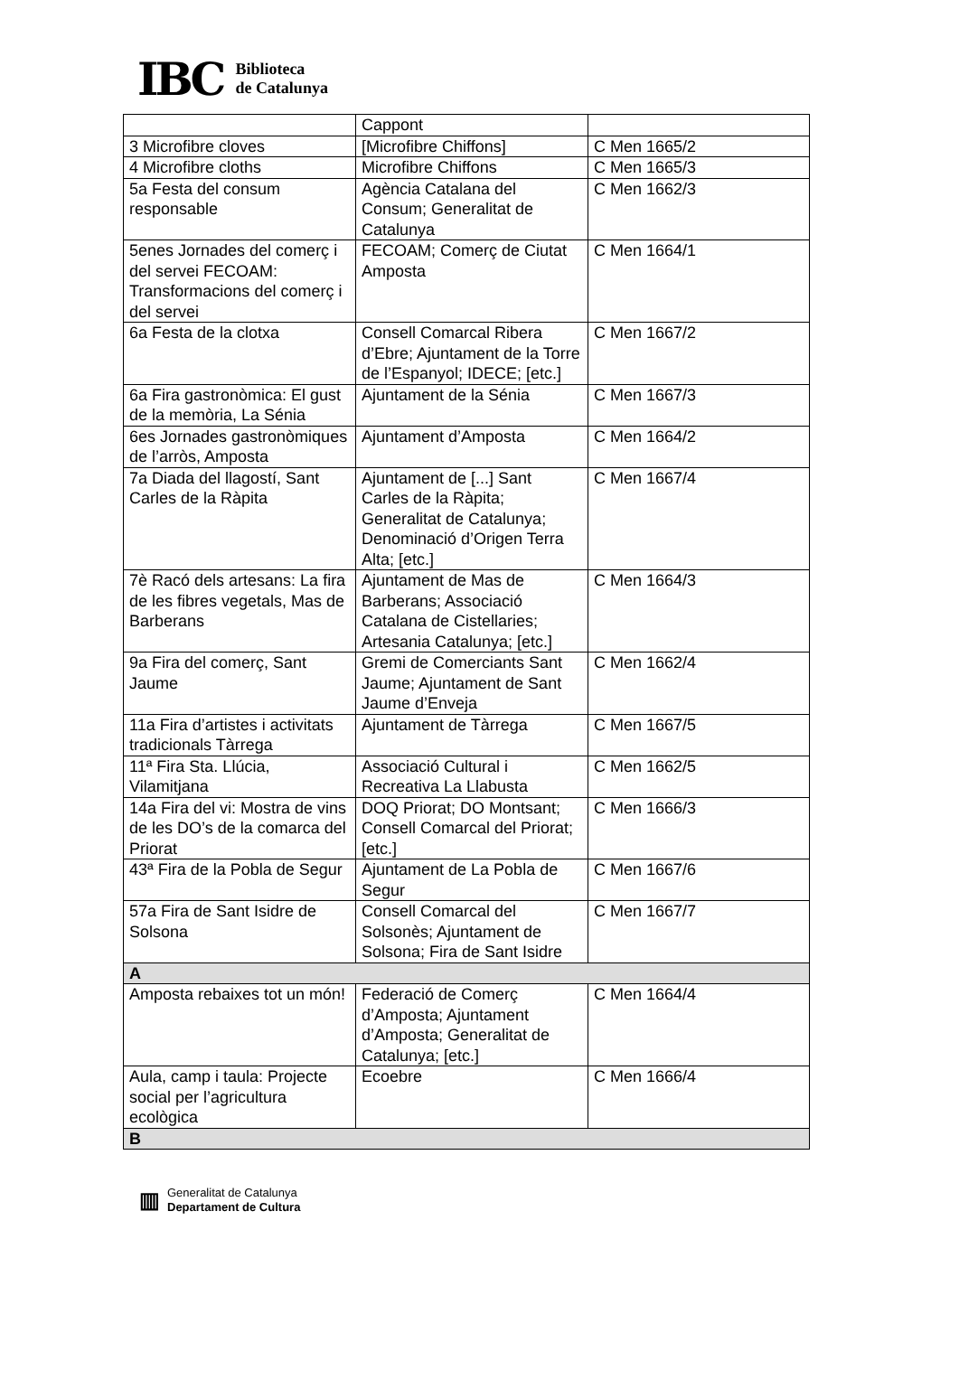IBC
Biblioteca
de Catalunya
| | Cappont | |
| 3 Microfibre cloves | [Microfibre Chiffons] | C Men 1665/2 |
| 4 Microfibre cloths | Microfibre Chiffons | C Men 1665/3 |
| 5a Festa del consum responsable | Agència Catalana del Consum; Generalitat de Catalunya | C Men 1662/3 |
| 5enes Jornades del comerç i del servei FECOAM: Transformacions del comerç i del servei | FECOAM; Comerç de Ciutat Amposta | C Men 1664/1 |
| 6a Festa de la clotxa | Consell Comarcal Ribera d’Ebre; Ajuntament de la Torre de l’Espanyol; IDECE; [etc.] | C Men 1667/2 |
| 6a Fira gastronòmica: El gust de la memòria, La Sénia | Ajuntament de la Sénia | C Men 1667/3 |
| 6es Jornades gastronòmiques de l’arròs, Amposta | Ajuntament d’Amposta | C Men 1664/2 |
| 7a Diada del llagostí, Sant Carles de la Ràpita | Ajuntament de [...] Sant Carles de la Ràpita; Generalitat de Catalunya; Denominació d’Origen Terra Alta; [etc.] | C Men 1667/4 |
| 7è Racó dels artesans: La fira de les fibres vegetals, Mas de Barberans | Ajuntament de Mas de Barberans; Associació Catalana de Cistellaries; Artesania Catalunya; [etc.] | C Men 1664/3 |
| 9a Fira del comerç, Sant Jaume | Gremi de Comerciants Sant Jaume; Ajuntament de Sant Jaume d’Enveja | C Men 1662/4 |
| 11a Fira d’artistes i activitats tradicionals Tàrrega | Ajuntament de Tàrrega | C Men 1667/5 |
| 11ª Fira Sta. Llúcia, Vilamitjana | Associació Cultural i Recreativa La Llabusta | C Men 1662/5 |
| 14a Fira del vi: Mostra de vins de les DO’s de la comarca del Priorat | DOQ Priorat; DO Montsant; Consell Comarcal del Priorat; [etc.] | C Men 1666/3 |
| 43ª Fira de la Pobla de Segur | Ajuntament de La Pobla de Segur | C Men 1667/6 |
| 57a Fira de Sant Isidre de Solsona | Consell Comarcal del Solsonès; Ajuntament de Solsona; Fira de Sant Isidre | C Men 1667/7 |
| A | | |
| Amposta rebaixes tot un món! | Federació de Comerç d’Amposta; Ajuntament d’Amposta; Generalitat de Catalunya; [etc.] | C Men 1664/4 |
| Aula, camp i taula: Projecte social per l’agricultura ecològica | Ecoebre | C Men 1666/4 |
| B | | |
▥
Generalitat de Catalunya
Departament de Cultura